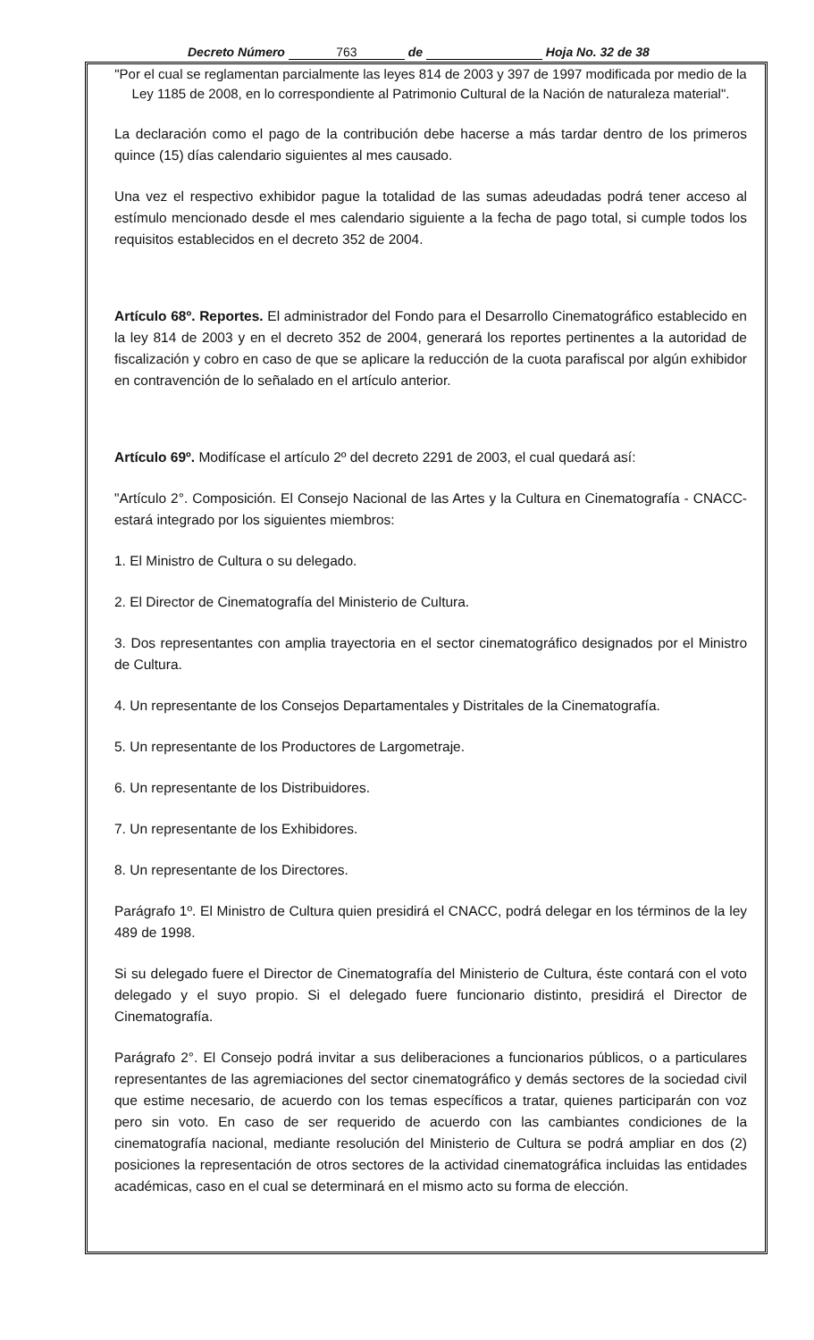Decreto Número 763 de Hoja No. 32 de 38
"Por el cual se reglamentan parcialmente las leyes 814 de 2003 y 397 de 1997 modificada por medio de la Ley 1185 de 2008, en lo correspondiente al Patrimonio Cultural de la Nación de naturaleza material".
La declaración como el pago de la contribución debe hacerse a más tardar dentro de los primeros quince (15) días calendario siguientes al mes causado.
Una vez el respectivo exhibidor pague la totalidad de las sumas adeudadas podrá tener acceso al estímulo mencionado desde el mes calendario siguiente a la fecha de pago total, si cumple todos los requisitos establecidos en el decreto 352 de 2004.
Artículo 68º. Reportes. El administrador del Fondo para el Desarrollo Cinematográfico establecido en la ley 814 de 2003 y en el decreto 352 de 2004, generará los reportes pertinentes a la autoridad de fiscalización y cobro en caso de que se aplicare la reducción de la cuota parafiscal por algún exhibidor en contravención de lo señalado en el artículo anterior.
Artículo 69º. Modifícase el artículo 2º del decreto 2291 de 2003, el cual quedará así:
"Artículo 2°. Composición. El Consejo Nacional de las Artes y la Cultura en Cinematografía - CNACC- estará integrado por los siguientes miembros:
1. El Ministro de Cultura o su delegado.
2. El Director de Cinematografía del Ministerio de Cultura.
3. Dos representantes con amplia trayectoria en el sector cinematográfico designados por el Ministro de Cultura.
4. Un representante de los Consejos Departamentales y Distritales de la Cinematografía.
5. Un representante de los Productores de Largometraje.
6. Un representante de los Distribuidores.
7. Un representante de los Exhibidores.
8. Un representante de los Directores.
Parágrafo 1º. El Ministro de Cultura quien presidirá el CNACC, podrá delegar en los términos de la ley 489 de 1998.
Si su delegado fuere el Director de Cinematografía del Ministerio de Cultura, éste contará con el voto delegado y el suyo propio. Si el delegado fuere funcionario distinto, presidirá el Director de Cinematografía.
Parágrafo 2°. El Consejo podrá invitar a sus deliberaciones a funcionarios públicos, o a particulares representantes de las agremiaciones del sector cinematográfico y demás sectores de la sociedad civil que estime necesario, de acuerdo con los temas específicos a tratar, quienes participarán con voz pero sin voto. En caso de ser requerido de acuerdo con las cambiantes condiciones de la cinematografía nacional, mediante resolución del Ministerio de Cultura se podrá ampliar en dos (2) posiciones la representación de otros sectores de la actividad cinematográfica incluidas las entidades académicas, caso en el cual se determinará en el mismo acto su forma de elección.